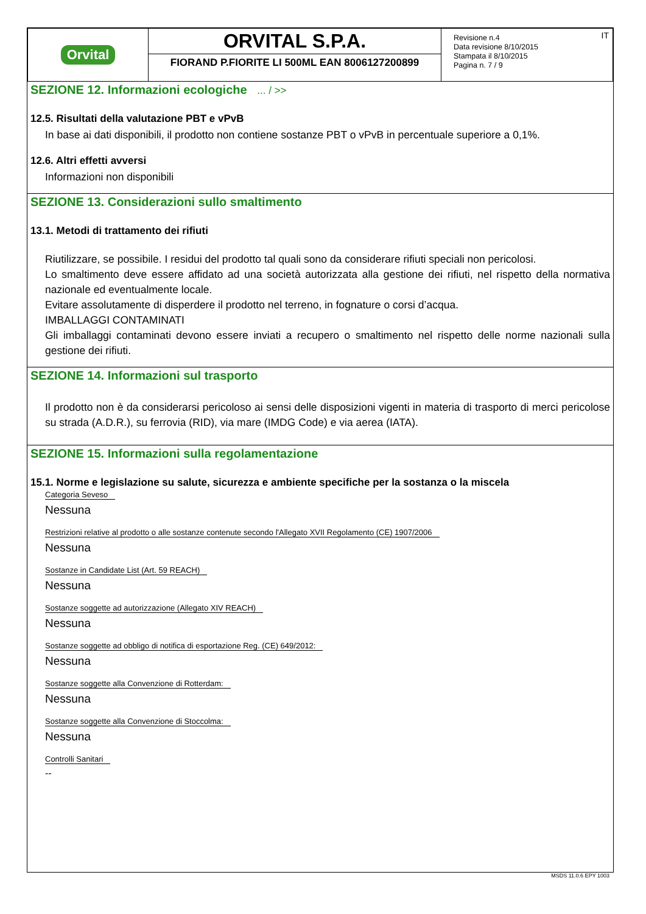| Orvital | ORVITAL S.P.A. FIORAND P.FIORITE LI 500ML EAN 8006127200899 | IT Revisione n.4 Data revisione 8/10/2015 Stampata il 8/10/2015 Pagina n. 7 / 9 |
SEZIONE 12. Informazioni ecologiche ... / >>
12.5. Risultati della valutazione PBT e vPvB
In base ai dati disponibili, il prodotto non contiene sostanze PBT o vPvB in percentuale superiore a 0,1%.
12.6. Altri effetti avversi
Informazioni non disponibili
SEZIONE 13. Considerazioni sullo smaltimento
13.1. Metodi di trattamento dei rifiuti
Riutilizzare, se possibile. I residui del prodotto tal quali sono da considerare rifiuti speciali non pericolosi.
Lo smaltimento deve essere affidato ad una società autorizzata alla gestione dei rifiuti, nel rispetto della normativa nazionale ed eventualmente locale.
Evitare assolutamente di disperdere il prodotto nel terreno, in fognature o corsi d’acqua.
IMBALLAGGI CONTAMINATI
Gli imballaggi contaminati devono essere inviati a recupero o smaltimento nel rispetto delle norme nazionali sulla gestione dei rifiuti.
SEZIONE 14. Informazioni sul trasporto
Il prodotto non è da considerarsi pericoloso ai sensi delle disposizioni vigenti in materia di trasporto di merci pericolose su strada (A.D.R.), su ferrovia (RID), via mare (IMDG Code) e via aerea (IATA).
SEZIONE 15. Informazioni sulla regolamentazione
15.1. Norme e legislazione su salute, sicurezza e ambiente specifiche per la sostanza o la miscela
Categoria Seveso
Nessuna
Restrizioni relative al prodotto o alle sostanze contenute secondo l'Allegato XVII Regolamento (CE) 1907/2006
Nessuna
Sostanze in Candidate List (Art. 59 REACH)
Nessuna
Sostanze soggette ad autorizzazione (Allegato XIV REACH)
Nessuna
Sostanze soggette ad obbligo di notifica di esportazione Reg. (CE) 649/2012:
Nessuna
Sostanze soggette alla Convenzione di Rotterdam:
Nessuna
Sostanze soggette alla Convenzione di Stoccolma:
Nessuna
Controlli Sanitari
--
MSDS 11.0.6 EPY 1003